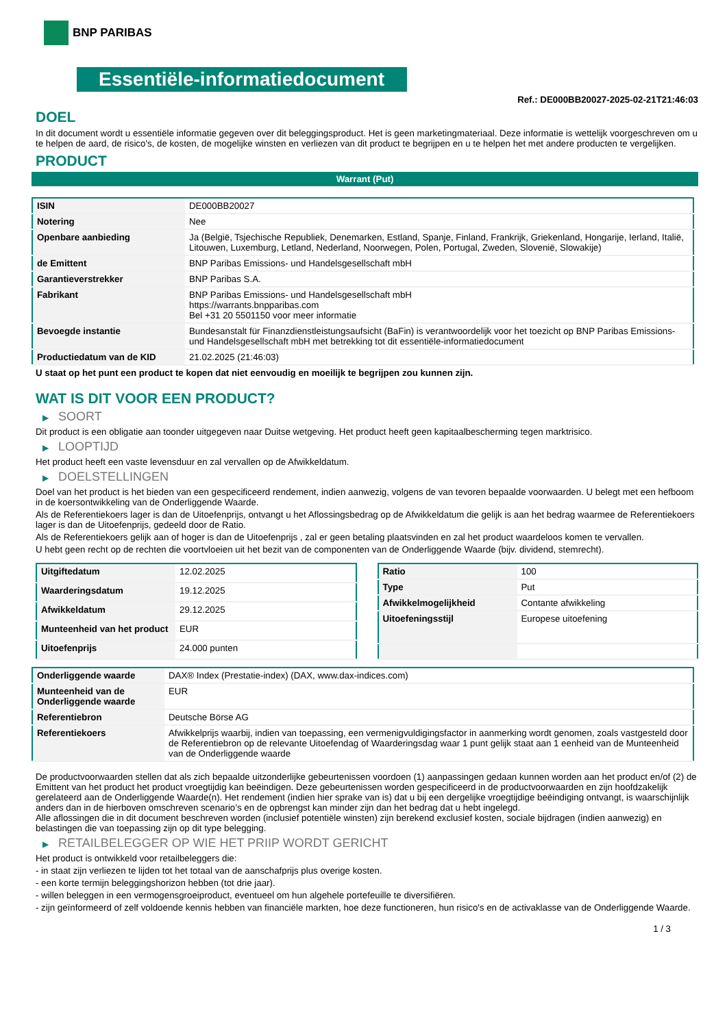BNP PARIBAS
Essentiële-informatiedocument
Ref.: DE000BB20027-2025-02-21T21:46:03
DOEL
In dit document wordt u essentiële informatie gegeven over dit beleggingsproduct. Het is geen marketingmateriaal. Deze informatie is wettelijk voorgeschreven om u te helpen de aard, de risico's, de kosten, de mogelijke winsten en verliezen van dit product te begrijpen en u te helpen het met andere producten te vergelijken.
PRODUCT
Warrant (Put)
| ISIN | DE000BB20027 |
| Notering | Nee |
| Openbare aanbieding | Ja (België, Tsjechische Republiek, Denemarken, Estland, Spanje, Finland, Frankrijk, Griekenland, Hongarije, Ierland, Italië, Litouwen, Luxemburg, Letland, Nederland, Noorwegen, Polen, Portugal, Zweden, Slovenië, Slowakije) |
| de Emittent | BNP Paribas Emissions- und Handelsgesellschaft mbH |
| Garantieverstrekker | BNP Paribas S.A. |
| Fabrikant | BNP Paribas Emissions- und Handelsgesellschaft mbH https://warrants.bnpparibas.com Bel +31 20 5501150 voor meer informatie |
| Bevoegde instantie | Bundesanstalt für Finanzdienstleistungsaufsicht (BaFin) is verantwoordelijk voor het toezicht op BNP Paribas Emissions- und Handelsgesellschaft mbH met betrekking tot dit essentiële-informatiedocument |
| Productiedatum van de KID | 21.02.2025 (21:46:03) |
U staat op het punt een product te kopen dat niet eenvoudig en moeilijk te begrijpen zou kunnen zijn.
WAT IS DIT VOOR EEN PRODUCT?
▶ SOORT
Dit product is een obligatie aan toonder uitgegeven naar Duitse wetgeving. Het product heeft geen kapitaalbescherming tegen marktrisico.
▶ LOOPTIJD
Het product heeft een vaste levensduur en zal vervallen op de Afwikkeldatum.
▶ DOELSTELLINGEN
Doel van het product is het bieden van een gespecificeerd rendement, indien aanwezig, volgens de van tevoren bepaalde voorwaarden. U belegt met een hefboom in de koersontwikkeling van de Onderliggende Waarde.
Als de Referentiekoers lager is dan de Uitoefenprijs, ontvangt u het Aflossingsbedrag op de Afwikkeldatum die gelijk is aan het bedrag waarmee de Referentiekoers lager is dan de Uitoefenprijs, gedeeld door de Ratio.
Als de Referentiekoers gelijk aan of hoger is dan de Uitoefenprijs , zal er geen betaling plaatsvinden en zal het product waardeloos komen te vervallen.
U hebt geen recht op de rechten die voortvloeien uit het bezit van de componenten van de Onderliggende Waarde (bijv. dividend, stemrecht).
| Uitgiftedatum | 12.02.2025 |
| Waarderingsdatum | 19.12.2025 |
| Afwikkeldatum | 29.12.2025 |
| Munteenheid van het product | EUR |
| Uitoefenprijs | 24.000 punten |
| Ratio | 100 |
| Type | Put |
| Afwikkelmogelijkheid | Contante afwikkeling |
| Uitoefeningsstijl | Europese uitoefening |
| Onderliggende waarde | DAX® Index (Prestatie-index) (DAX, www.dax-indices.com) |
| Munteenheid van de Onderliggende waarde | EUR |
| Referentiebron | Deutsche Börse AG |
| Referentiekoers | Afwikkelprijs waarbij, indien van toepassing, een vermenigvuldigingsfactor in aanmerking wordt genomen, zoals vastgesteld door de Referentiebron op de relevante Uitoefendag of Waarderingsdag waar 1 punt gelijk staat aan 1 eenheid van de Munteenheid van de Onderliggende waarde |
De productvoorwaarden stellen dat als zich bepaalde uitzonderlijke gebeurtenissen voordoen (1) aanpassingen gedaan kunnen worden aan het product en/of (2) de Emittent van het product het product vroegtijdig kan beëindigen. Deze gebeurtenissen worden gespecificeerd in de productvoorwaarden en zijn hoofdzakelijk gerelateerd aan de Onderliggende Waarde(n). Het rendement (indien hier sprake van is) dat u bij een dergelijke vroegtijdige beëindiging ontvangt, is waarschijnlijk anders dan in de hierboven omschreven scenario’s en de opbrengst kan minder zijn dan het bedrag dat u hebt ingelegd.
Alle aflossingen die in dit document beschreven worden (inclusief potentiële winsten) zijn berekend exclusief kosten, sociale bijdragen (indien aanwezig) en belastingen die van toepassing zijn op dit type belegging.
▶ RETAILBELEGGER OP WIE HET PRIIP WORDT GERICHT
Het product is ontwikkeld voor retailbeleggers die:
- in staat zijn verliezen te lijden tot het totaal van de aanschafprijs plus overige kosten.
- een korte termijn beleggingshorizon hebben (tot drie jaar).
- willen beleggen in een vermogensgroeiproduct, eventueel om hun algehele portefeuille te diversifiëren.
- zijn geïnformeerd of zelf voldoende kennis hebben van financiële markten, hoe deze functioneren, hun risico's en de activaklasse van de Onderliggende Waarde.
1 / 3